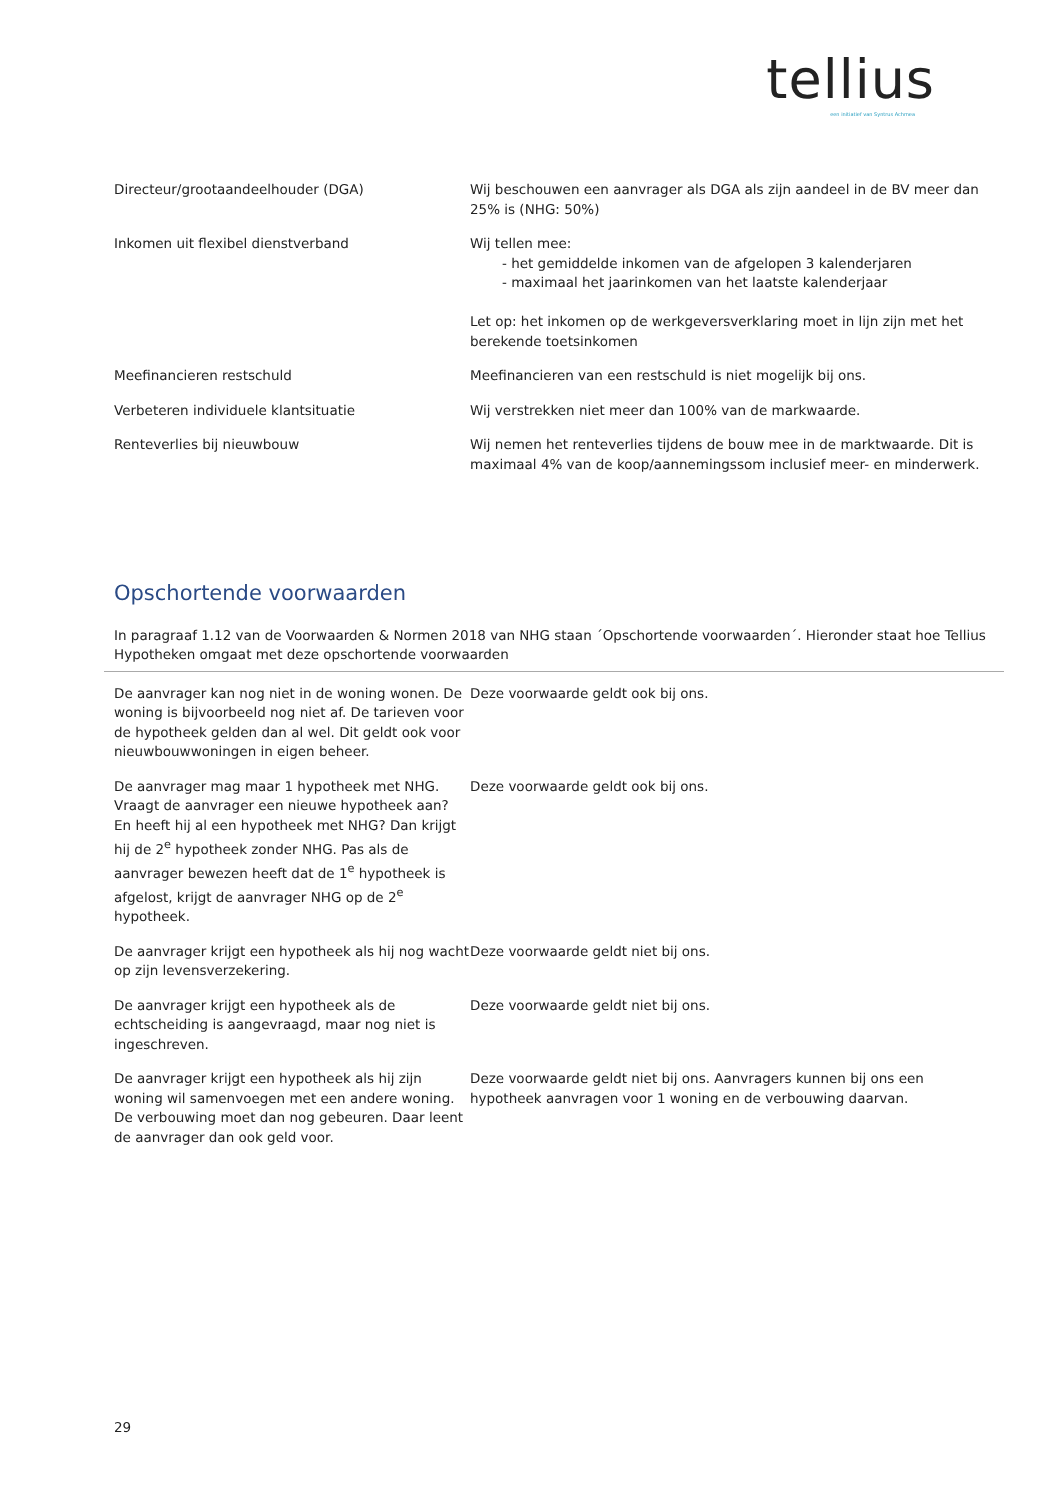tellius
een initiatief van Syntrus Achmea
| Directeur/grootaandeelhouder (DGA) | Wij beschouwen een aanvrager als DGA als zijn aandeel in de BV meer dan 25% is (NHG: 50%) |
| Inkomen uit flexibel dienstverband | Wij tellen mee: - het gemiddelde inkomen van de afgelopen 3 kalenderjaren - maximaal het jaarinkomen van het laatste kalenderjaar Let op: het inkomen op de werkgeversverklaring moet in lijn zijn met het berekende toetsinkomen |
| Meefinancieren restschuld | Meefinancieren van een restschuld is niet mogelijk bij ons. |
| Verbeteren individuele klantsituatie | Wij verstrekken niet meer dan 100% van de markwaarde. |
| Renteverlies bij nieuwbouw | Wij nemen het renteverlies tijdens de bouw mee in de marktwaarde. Dit is maximaal 4% van de koop/aannemingssom inclusief meer- en minderwerk. |
Opschortende voorwaarden
In paragraaf 1.12 van de Voorwaarden & Normen 2018 van NHG staan ´Opschortende voorwaarden´. Hieronder staat hoe Tellius Hypotheken omgaat met deze opschortende voorwaarden
| De aanvrager kan nog niet in de woning wonen. De woning is bijvoorbeeld nog niet af. De tarieven voor de hypotheek gelden dan al wel. Dit geldt ook voor nieuwbouwwoningen in eigen beheer. | Deze voorwaarde geldt ook bij ons. |
| De aanvrager mag maar 1 hypotheek met NHG. Vraagt de aanvrager een nieuwe hypotheek aan? En heeft hij al een hypotheek met NHG? Dan krijgt hij de 2<sup>e</sup> hypotheek zonder NHG. Pas als de aanvrager bewezen heeft dat de 1<sup>e</sup> hypotheek is afgelost, krijgt de aanvrager NHG op de 2<sup>e</sup> hypotheek. | Deze voorwaarde geldt ook bij ons. |
| De aanvrager krijgt een hypotheek als hij nog wacht op zijn levensverzekering. | Deze voorwaarde geldt niet bij ons. |
| De aanvrager krijgt een hypotheek als de echtscheiding is aangevraagd, maar nog niet is ingeschreven. | Deze voorwaarde geldt niet bij ons. |
| De aanvrager krijgt een hypotheek als hij zijn woning wil samenvoegen met een andere woning. De verbouwing moet dan nog gebeuren. Daar leent de aanvrager dan ook geld voor. | Deze voorwaarde geldt niet bij ons. Aanvragers kunnen bij ons een hypotheek aanvragen voor 1 woning en de verbouwing daarvan. |
29